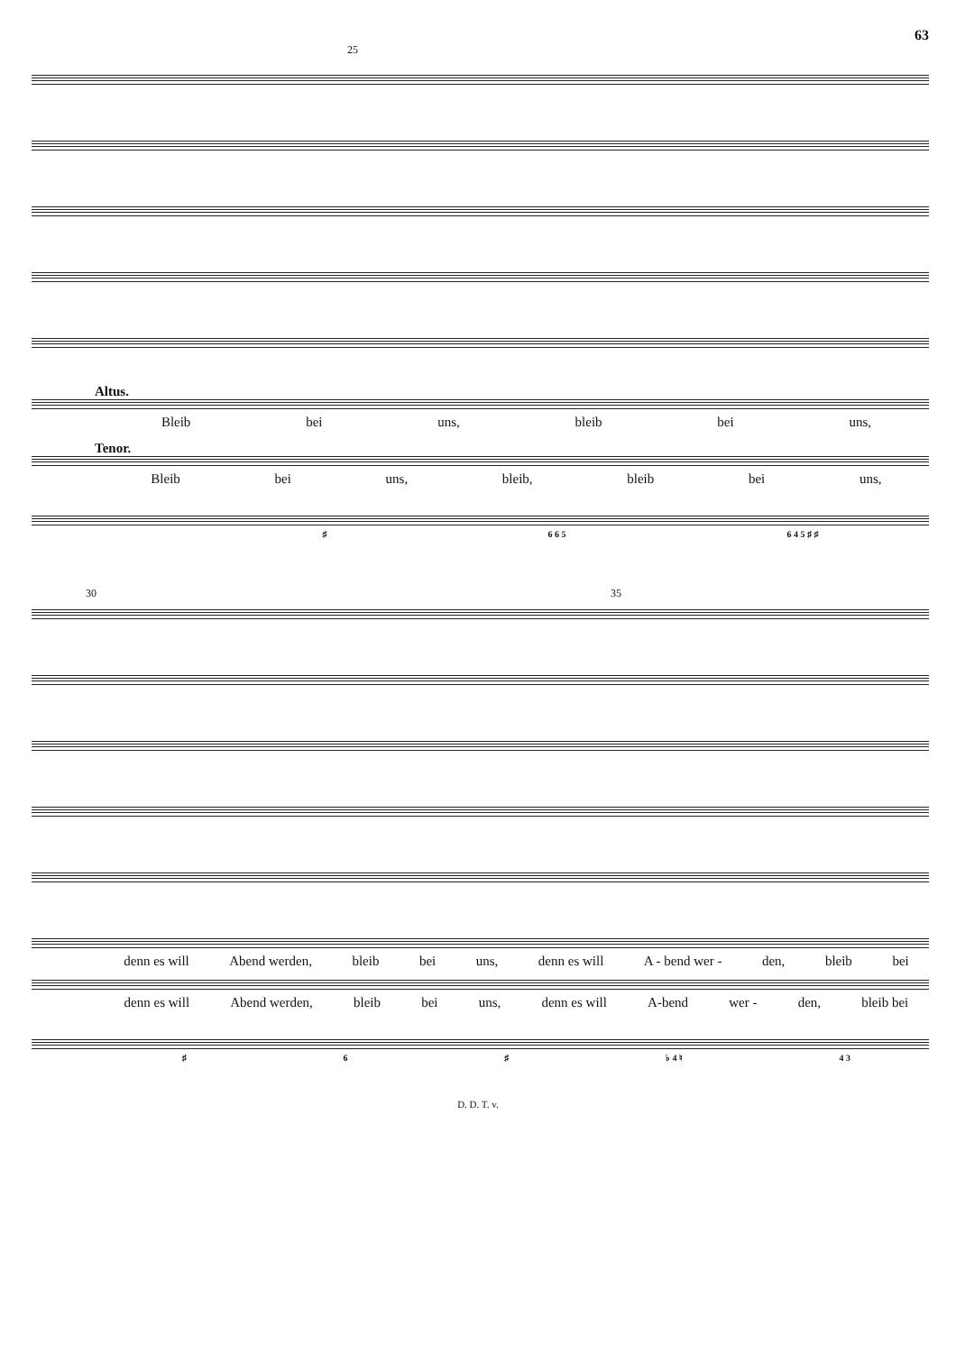63
25
Altus.
Bleib bei uns, bleib bei uns,
Tenor.
Bleib bei uns, bleib, bleib bei uns,
♯ 6 6 5 6 4 5 ♯ ♯
30 35
denn es will Abend werden, bleib bei uns, denn es will A - bend wer - den, bleib bei
denn es will Abend werden, bleib bei uns, denn es will A-bend wer - den, bleib bei
♯ 6 ♯ ♭ 4 ♮ 4 3
D. D. T. v.